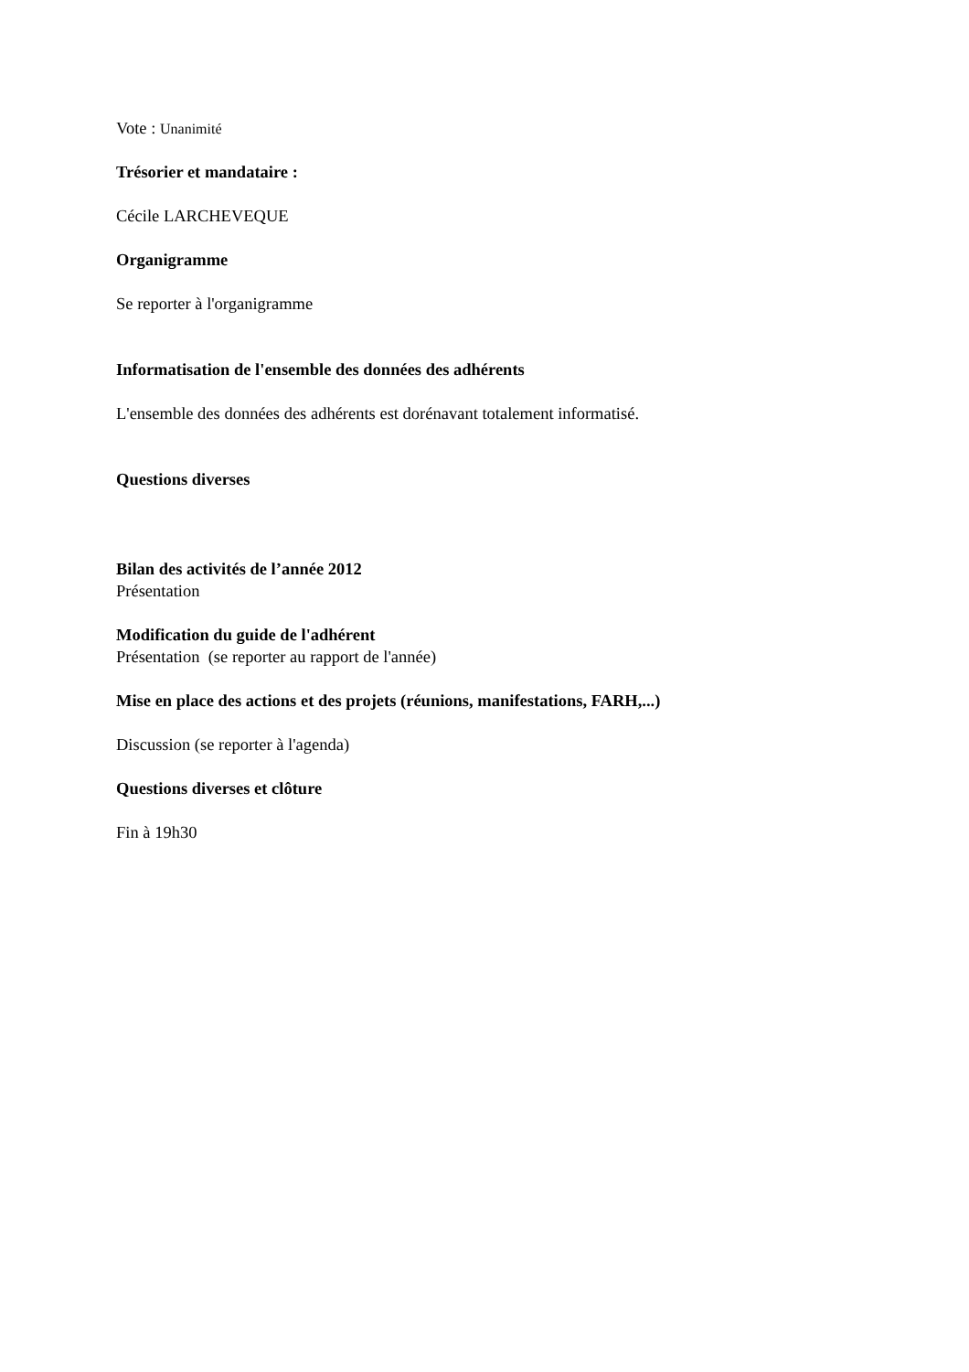Vote : Unanimité
Trésorier et mandataire :
Cécile LARCHEVEQUE
Organigramme
Se reporter à l'organigramme
Informatisation de l'ensemble des données des adhérents
L'ensemble des données des adhérents est dorénavant totalement informatisé.
Questions diverses
Bilan des activités de l’année 2012
Présentation
Modification du guide de l'adhérent
Présentation (se reporter au rapport de l'année)
Mise en place des actions et des projets (réunions, manifestations, FARH,...)
Discussion (se reporter à l'agenda)
Questions diverses et clôture
Fin à 19h30